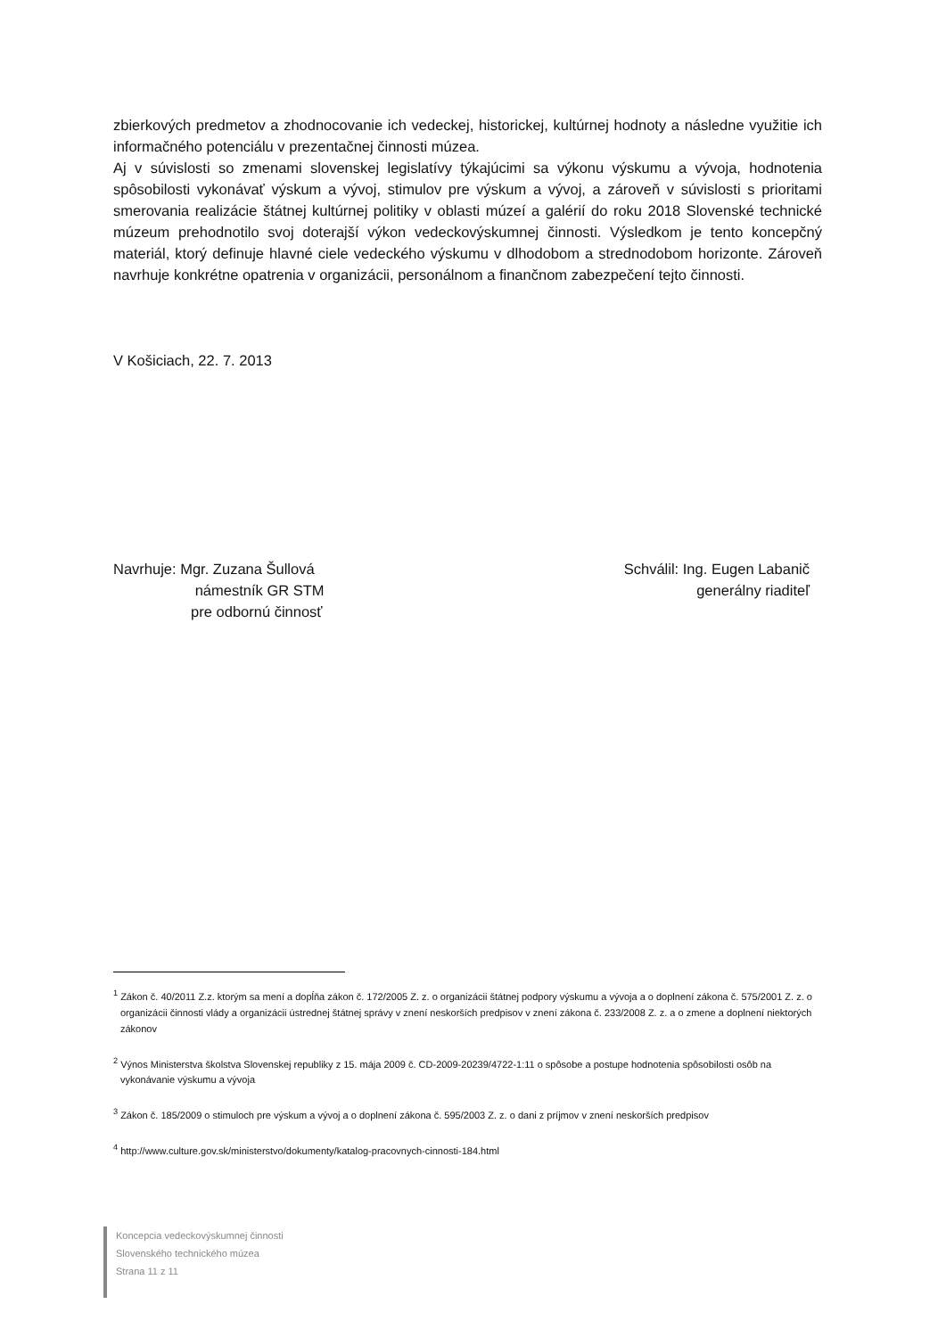zbierkových predmetov a zhodnocovanie ich vedeckej, historickej, kultúrnej hodnoty a následne využitie ich informačného potenciálu v prezentačnej činnosti múzea.
Aj v súvislosti so zmenami slovenskej legislatívy týkajúcimi sa výkonu výskumu a vývoja, hodnotenia spôsobilosti vykonávať výskum a vývoj, stimulov pre výskum a vývoj, a zároveň v súvislosti s prioritami smerovania realizácie štátnej kultúrnej politiky v oblasti múzeí a galérií do roku 2018 Slovenské technické múzeum prehodnotilo svoj doterajší výkon vedeckovýskumnej činnosti. Výsledkom je tento koncepčný materiál, ktorý definuje hlavné ciele vedeckého výskumu v dlhodobom a strednodobom horizonte. Zároveň navrhuje konkrétne opatrenia v organizácii, personálnom a finančnom zabezpečení tejto činnosti.
V Košiciach, 22. 7. 2013
Navrhuje: Mgr. Zuzana Šullová
námestník GR STM
pre odbornú činnosť
Schválil: Ing. Eugen Labanič
generálny riaditeľ
<sup>1</sup> Zákon č. 40/2011 Z.z. ktorým sa mení a dopĺňa zákon č. 172/2005 Z. z. o organizácii štátnej podpory výskumu a vývoja a o doplnení zákona č. 575/2001 Z. z. o organizácii činnosti vlády a organizácii ústrednej štátnej správy v znení neskorších predpisov v znení zákona č. 233/2008 Z. z. a o zmene a doplnení niektorých zákonov
<sup>2</sup> Výnos Ministerstva školstva Slovenskej republiky z 15. mája 2009 č. CD-2009-20239/4722-1:11 o spôsobe a postupe hodnotenia spôsobilosti osôb na vykonávanie výskumu a vývoja
<sup>3</sup> Zákon č. 185/2009 o stimuloch pre výskum a vývoj a o doplnení zákona č. 595/2003 Z. z. o dani z príjmov v znení neskorších predpisov
<sup>4</sup> http://www.culture.gov.sk/ministerstvo/dokumenty/katalog-pracovnych-cinnosti-184.html
Koncepcia vedeckovýskumnej činnosti
Slovenského technického múzea
Strana 11 z 11